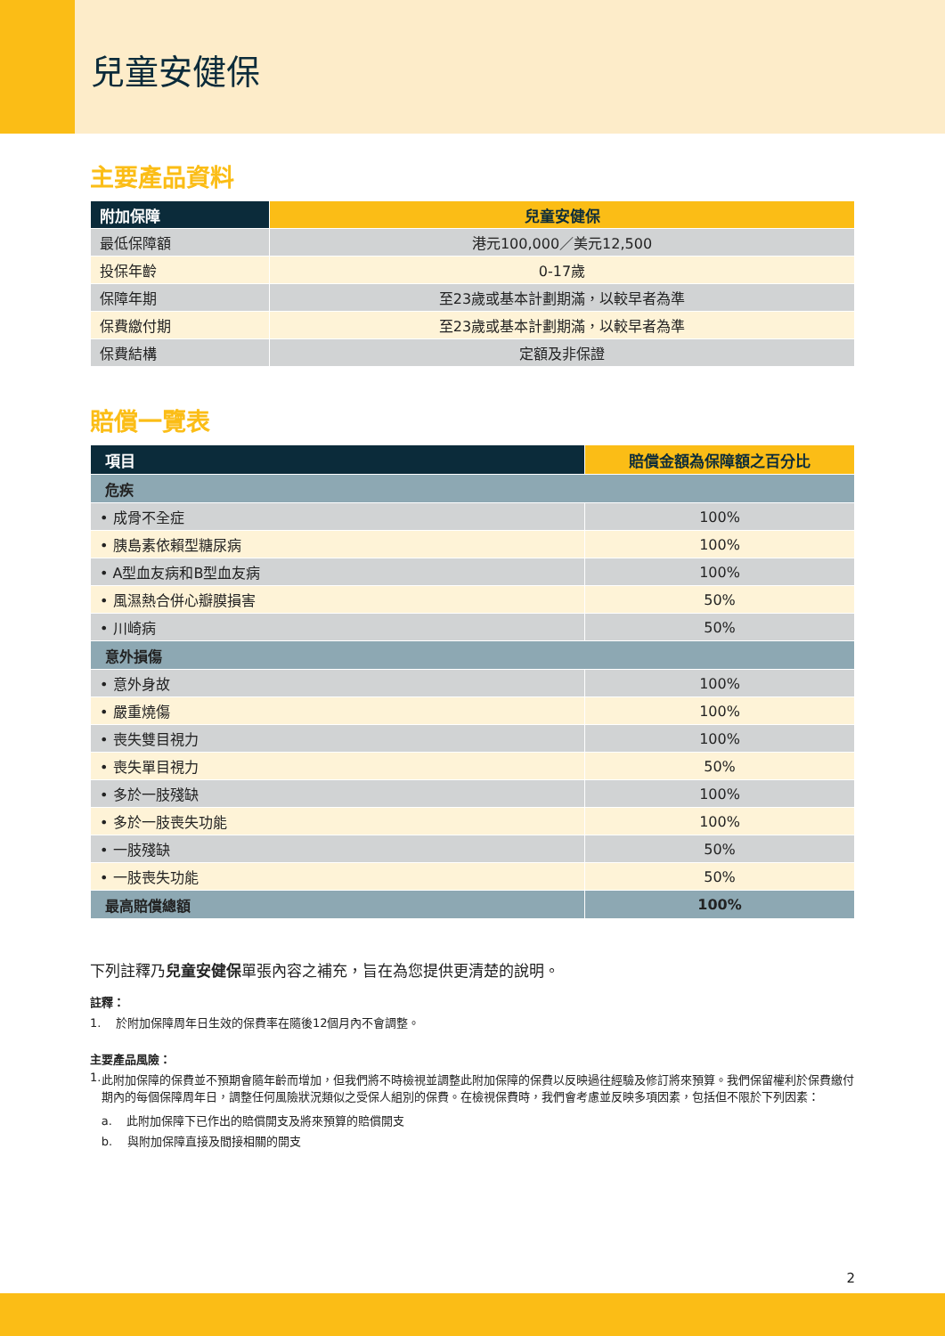兒童安健保
主要產品資料
| 附加保障 | 兒童安健保 |
| --- | --- |
| 最低保障額 | 港元100,000／美元12,500 |
| 投保年齡 | 0-17歲 |
| 保障年期 | 至23歲或基本計劃期滿，以較早者為準 |
| 保費繳付期 | 至23歲或基本計劃期滿，以較早者為準 |
| 保費結構 | 定額及非保證 |
賠償一覽表
| 項目 | 賠償金額為保障額之百分比 |
| --- | --- |
| 危疾 | |
| • 成骨不全症 | 100% |
| • 胰島素依賴型糖尿病 | 100% |
| • A型血友病和B型血友病 | 100% |
| • 風濕熱合併心瓣膜損害 | 50% |
| • 川崎病 | 50% |
| 意外損傷 | |
| • 意外身故 | 100% |
| • 嚴重燒傷 | 100% |
| • 喪失雙目視力 | 100% |
| • 喪失單目視力 | 50% |
| • 多於一肢殘缺 | 100% |
| • 多於一肢喪失功能 | 100% |
| • 一肢殘缺 | 50% |
| • 一肢喪失功能 | 50% |
| 最高賠償總額 | 100% |
下列註釋乃兒童安健保單張內容之補充，旨在為您提供更清楚的說明。
註釋：
1. 於附加保障周年日生效的保費率在隨後12個月內不會調整。
主要產品風險：
1. 此附加保障的保費並不預期會隨年齡而增加，但我們將不時檢視並調整此附加保障的保費以反映過往經驗及修訂將來預算。我們保留權利於保費繳付期內的每個保障周年日，調整任何風險狀況類似之受保人組別的保費。在檢視保費時，我們會考慮並反映多項因素，包括但不限於下列因素：
a. 此附加保障下已作出的賠償開支及將來預算的賠償開支
b. 與附加保障直接及間接相關的開支
2